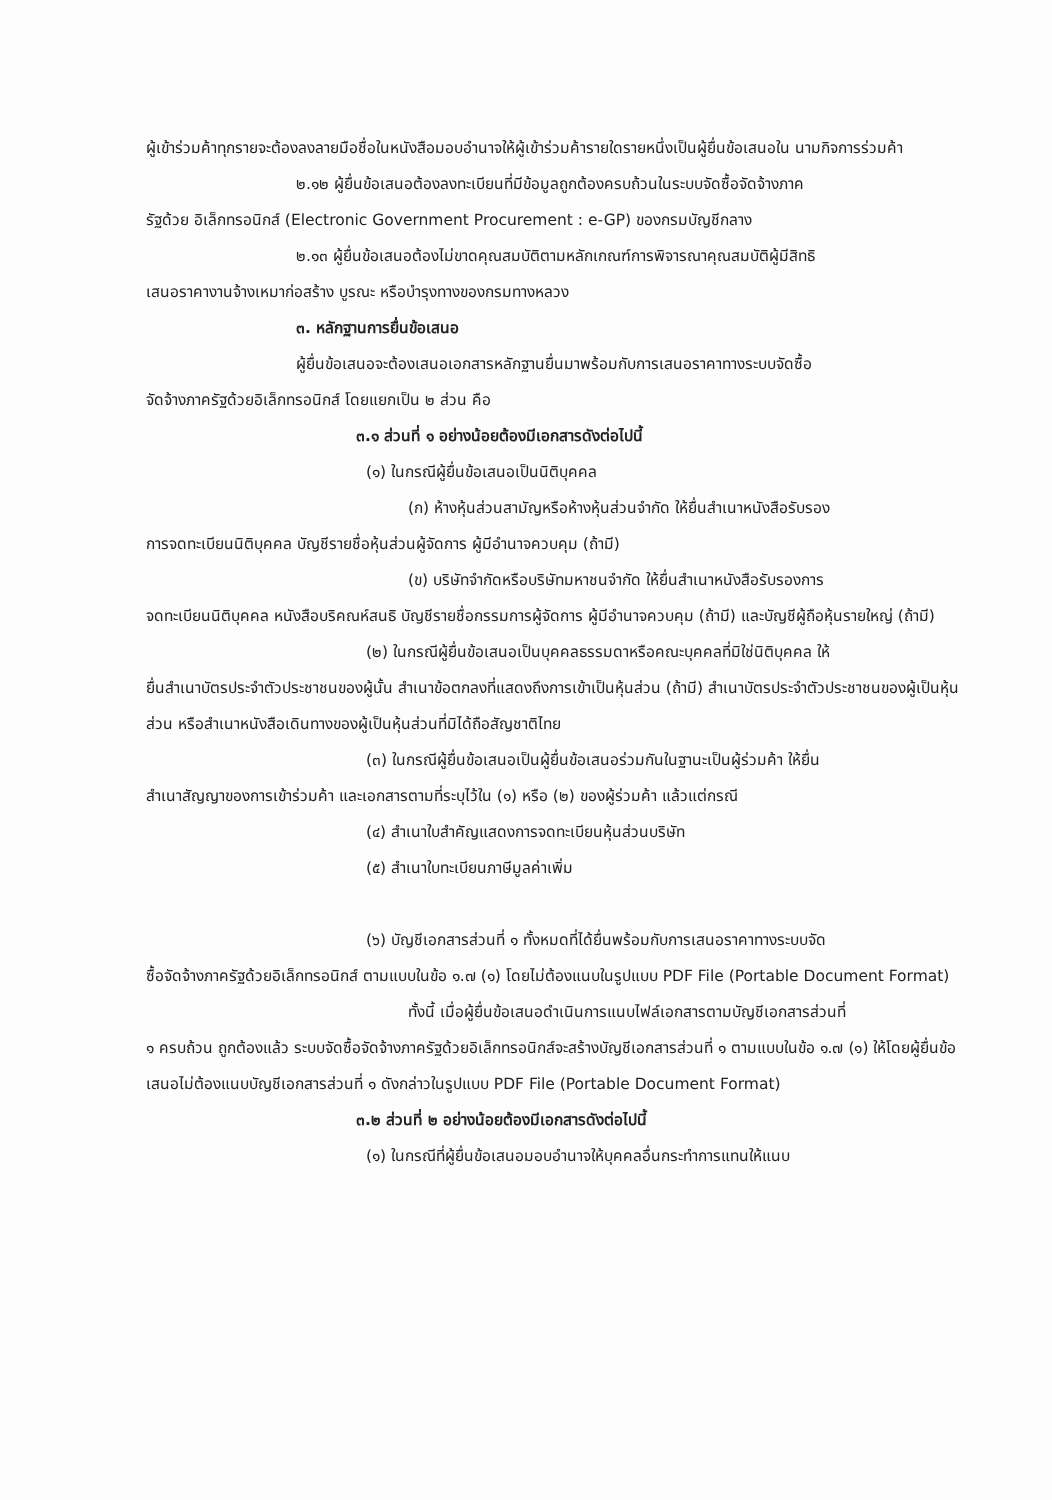ผู้เข้าร่วมค้าทุกรายจะต้องลงลายมือชื่อในหนังสือมอบอำนาจให้ผู้เข้าร่วมค้ารายใดรายหนึ่งเป็นผู้ยื่นข้อเสนอใน นามกิจการร่วมค้า
๒.๑๒ ผู้ยื่นข้อเสนอต้องลงทะเบียนที่มีข้อมูลถูกต้องครบถ้วนในระบบจัดซื้อจัดจ้างภาค
รัฐด้วย อิเล็กทรอนิกส์ (Electronic Government Procurement : e-GP) ของกรมบัญชีกลาง
๒.๑๓ ผู้ยื่นข้อเสนอต้องไม่ขาดคุณสมบัติตามหลักเกณฑ์การพิจารณาคุณสมบัติผู้มีสิทธิ
เสนอราคางานจ้างเหมาก่อสร้าง บูรณะ หรือบำรุงทางของกรมทางหลวง
๓. หลักฐานการยื่นข้อเสนอ
ผู้ยื่นข้อเสนอจะต้องเสนอเอกสารหลักฐานยื่นมาพร้อมกับการเสนอราคาทางระบบจัดซื้อ
จัดจ้างภาครัฐด้วยอิเล็กทรอนิกส์ โดยแยกเป็น ๒ ส่วน คือ
๓.๑ ส่วนที่ ๑ อย่างน้อยต้องมีเอกสารดังต่อไปนี้
(๑) ในกรณีผู้ยื่นข้อเสนอเป็นนิติบุคคล
(ก) ห้างหุ้นส่วนสามัญหรือห้างหุ้นส่วนจำกัด ให้ยื่นสำเนาหนังสือรับรอง
การจดทะเบียนนิติบุคคล บัญชีรายชื่อหุ้นส่วนผู้จัดการ ผู้มีอำนาจควบคุม (ถ้ามี)
(ข) บริษัทจำกัดหรือบริษัทมหาชนจำกัด ให้ยื่นสำเนาหนังสือรับรองการ
จดทะเบียนนิติบุคคล หนังสือบริคณห์สนธิ บัญชีรายชื่อกรรมการผู้จัดการ ผู้มีอำนาจควบคุม (ถ้ามี) และบัญชีผู้ถือหุ้นรายใหญ่ (ถ้ามี)
(๒) ในกรณีผู้ยื่นข้อเสนอเป็นบุคคลธรรมดาหรือคณะบุคคลที่มิใช่นิติบุคคล ให้
ยื่นสำเนาบัตรประจำตัวประชาชนของผู้นั้น สำเนาข้อตกลงที่แสดงถึงการเข้าเป็นหุ้นส่วน (ถ้ามี) สำเนาบัตรประจำตัวประชาชนของผู้เป็นหุ้นส่วน หรือสำเนาหนังสือเดินทางของผู้เป็นหุ้นส่วนที่มิได้ถือสัญชาติไทย
(๓) ในกรณีผู้ยื่นข้อเสนอเป็นผู้ยื่นข้อเสนอร่วมกันในฐานะเป็นผู้ร่วมค้า ให้ยื่น
สำเนาสัญญาของการเข้าร่วมค้า และเอกสารตามที่ระบุไว้ใน (๑) หรือ (๒) ของผู้ร่วมค้า แล้วแต่กรณี
(๔) สำเนาใบสำคัญแสดงการจดทะเบียนหุ้นส่วนบริษัท
(๕) สำเนาใบทะเบียนภาษีมูลค่าเพิ่ม
(๖) บัญชีเอกสารส่วนที่ ๑ ทั้งหมดที่ได้ยื่นพร้อมกับการเสนอราคาทางระบบจัด
ซื้อจัดจ้างภาครัฐด้วยอิเล็กทรอนิกส์ ตามแบบในข้อ ๑.๗ (๑) โดยไม่ต้องแนบในรูปแบบ PDF File (Portable Document Format)
ทั้งนี้ เมื่อผู้ยื่นข้อเสนอดำเนินการแนบไฟล์เอกสารตามบัญชีเอกสารส่วนที่
๑ ครบถ้วน ถูกต้องแล้ว ระบบจัดซื้อจัดจ้างภาครัฐด้วยอิเล็กทรอนิกส์จะสร้างบัญชีเอกสารส่วนที่ ๑ ตามแบบในข้อ ๑.๗ (๑) ให้โดยผู้ยื่นข้อเสนอไม่ต้องแนบบัญชีเอกสารส่วนที่ ๑ ดังกล่าวในรูปแบบ PDF File (Portable Document Format)
๓.๒ ส่วนที่ ๒ อย่างน้อยต้องมีเอกสารดังต่อไปนี้
(๑) ในกรณีที่ผู้ยื่นข้อเสนอมอบอำนาจให้บุคคลอื่นกระทำการแทนให้แนบ